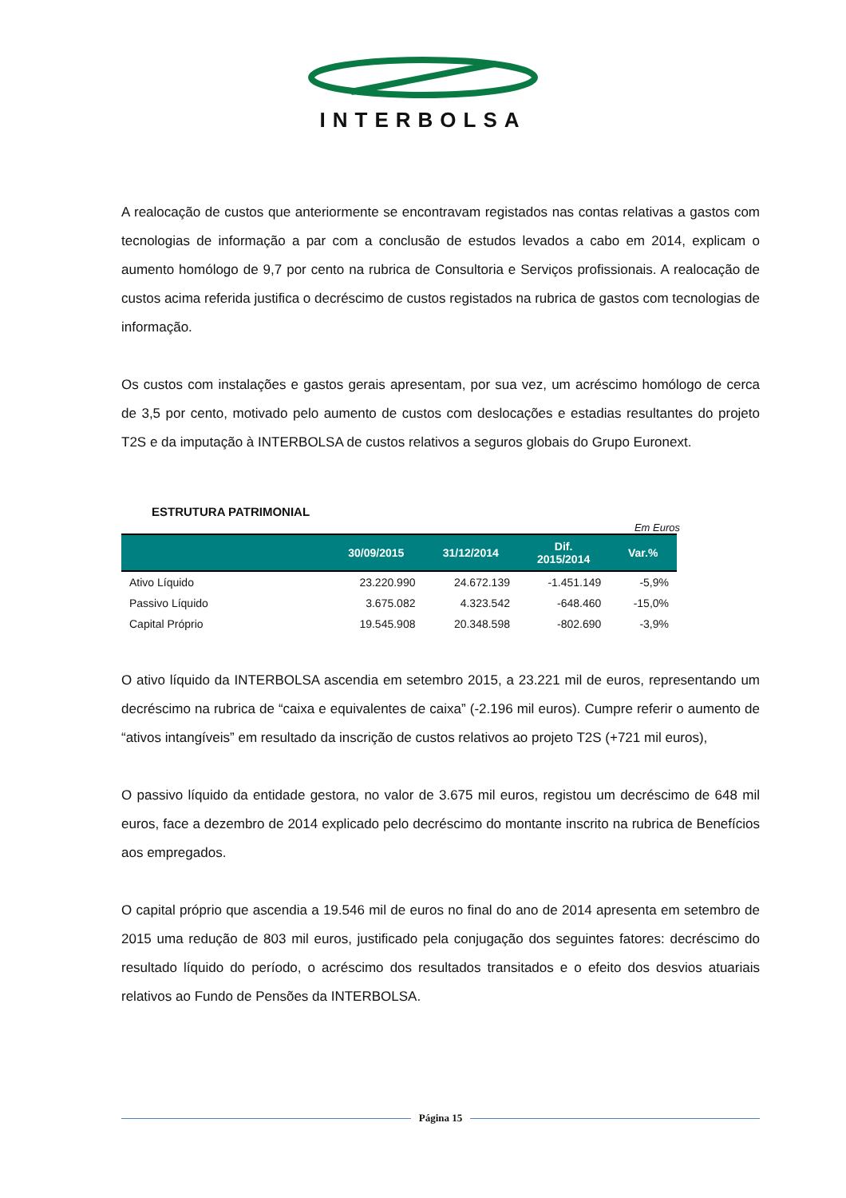INTERBOLSA
A realocação de custos que anteriormente se encontravam registados nas contas relativas a gastos com tecnologias de informação a par com a conclusão de estudos levados a cabo em 2014, explicam o aumento homólogo de 9,7 por cento na rubrica de Consultoria e Serviços profissionais. A realocação de custos acima referida justifica o decréscimo de custos registados na rubrica de gastos com tecnologias de informação.
Os custos com instalações e gastos gerais apresentam, por sua vez, um acréscimo homólogo de cerca de 3,5 por cento, motivado pelo aumento de custos com deslocações e estadias resultantes do projeto T2S e da imputação à INTERBOLSA de custos relativos a seguros globais do Grupo Euronext.
ESTRUTURA PATRIMONIAL
Em Euros
| | 30/09/2015 | 31/12/2014 | Dif. 2015/2014 | Var.% |
| --- | --- | --- | --- | --- |
| Ativo Líquido | 23.220.990 | 24.672.139 | -1.451.149 | -5,9% |
| Passivo Líquido | 3.675.082 | 4.323.542 | -648.460 | -15,0% |
| Capital Próprio | 19.545.908 | 20.348.598 | -802.690 | -3,9% |
O ativo líquido da INTERBOLSA ascendia em setembro 2015, a 23.221 mil de euros, representando um decréscimo na rubrica de “caixa e equivalentes de caixa” (-2.196 mil euros). Cumpre referir o aumento de “ativos intangíveis” em resultado da inscrição de custos relativos ao projeto T2S (+721 mil euros),
O passivo líquido da entidade gestora, no valor de 3.675 mil euros, registou um decréscimo de 648 mil euros, face a dezembro de 2014 explicado pelo decréscimo do montante inscrito na rubrica de Benefícios aos empregados.
O capital próprio que ascendia a 19.546 mil de euros no final do ano de 2014 apresenta em setembro de 2015 uma redução de 803 mil euros, justificado pela conjugação dos seguintes fatores: decréscimo do resultado líquido do período, o acréscimo dos resultados transitados e o efeito dos desvios atuariais relativos ao Fundo de Pensões da INTERBOLSA.
Página 15